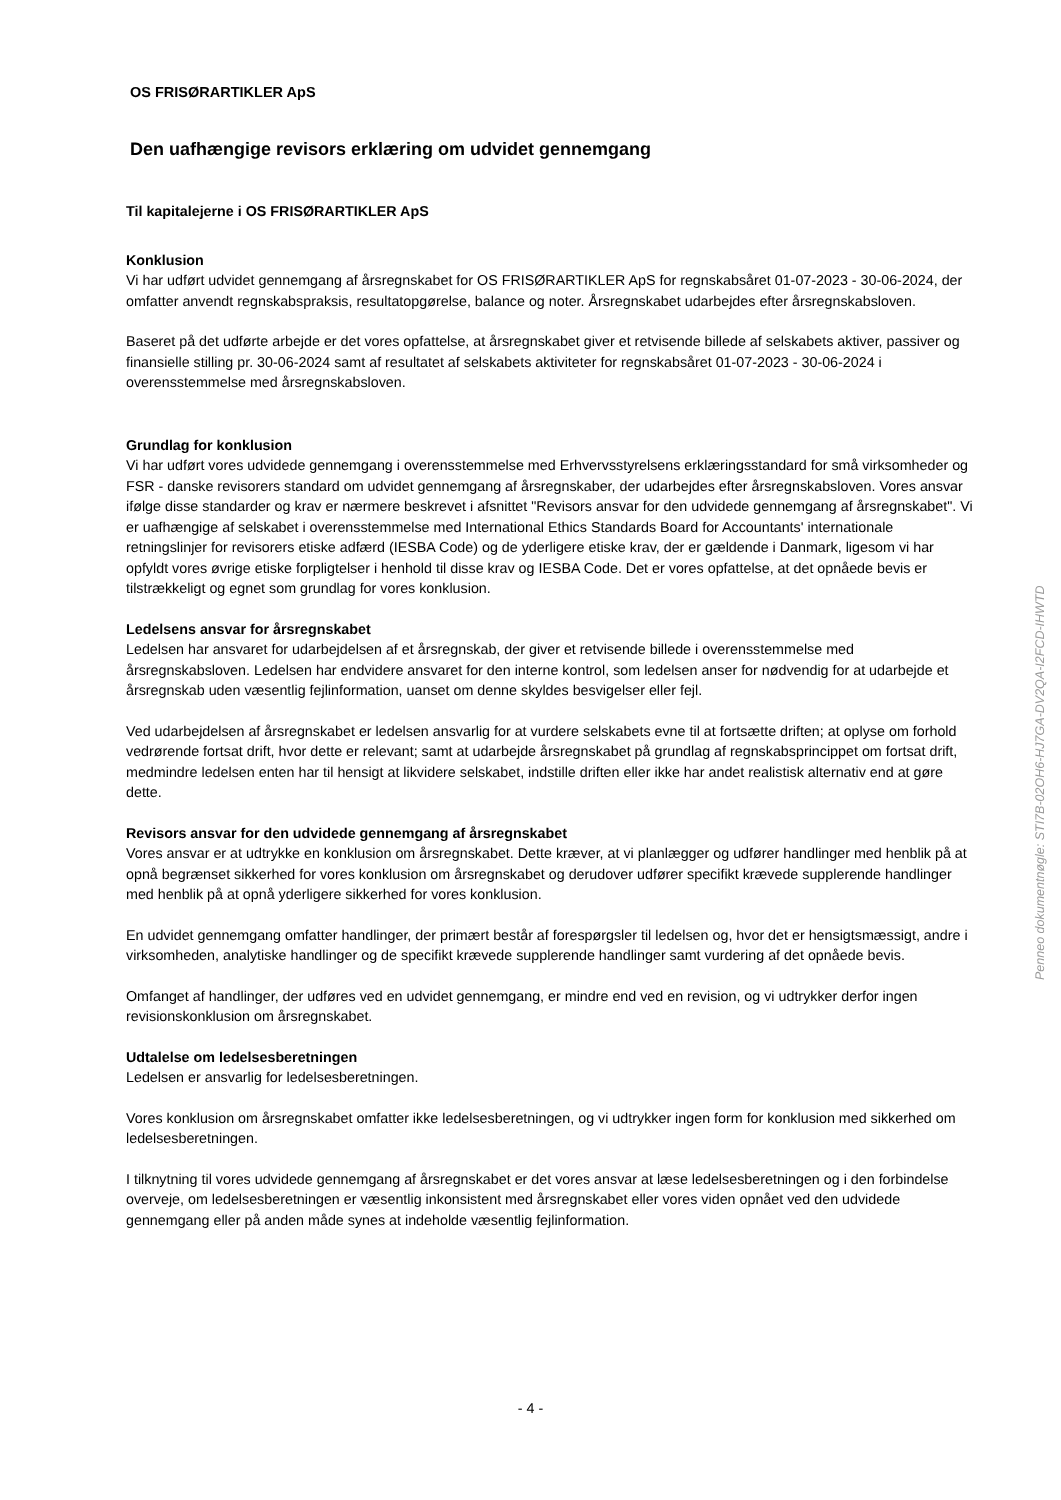OS FRISØRARTIKLER ApS
Den uafhængige revisors erklæring om udvidet gennemgang
Til kapitalejerne i OS FRISØRARTIKLER ApS
Konklusion
Vi har udført udvidet gennemgang af årsregnskabet for OS FRISØRARTIKLER ApS for regnskabsåret 01-07-2023 - 30-06-2024, der omfatter anvendt regnskabspraksis, resultatopgørelse, balance og noter. Årsregnskabet udarbejdes efter årsregnskabsloven.
Baseret på det udførte arbejde er det vores opfattelse, at årsregnskabet giver et retvisende billede af selskabets aktiver, passiver og finansielle stilling pr. 30-06-2024 samt af resultatet af selskabets aktiviteter for regnskabsåret 01-07-2023 - 30-06-2024 i overensstemmelse med årsregnskabsloven.
Grundlag for konklusion
Vi har udført vores udvidede gennemgang i overensstemmelse med Erhvervsstyrelsens erklæringsstandard for små virksomheder og FSR - danske revisorers standard om udvidet gennemgang af årsregnskaber, der udarbejdes efter årsregnskabsloven. Vores ansvar ifølge disse standarder og krav er nærmere beskrevet i afsnittet "Revisors ansvar for den udvidede gennemgang af årsregnskabet". Vi er uafhængige af selskabet i overensstemmelse med International Ethics Standards Board for Accountants' internationale retningslinjer for revisorers etiske adfærd (IESBA Code) og de yderligere etiske krav, der er gældende i Danmark, ligesom vi har opfyldt vores øvrige etiske forpligtelser i henhold til disse krav og IESBA Code. Det er vores opfattelse, at det opnåede bevis er tilstrækkeligt og egnet som grundlag for vores konklusion.
Ledelsens ansvar for årsregnskabet
Ledelsen har ansvaret for udarbejdelsen af et årsregnskab, der giver et retvisende billede i overensstemmelse med årsregnskabsloven. Ledelsen har endvidere ansvaret for den interne kontrol, som ledelsen anser for nødvendig for at udarbejde et årsregnskab uden væsentlig fejlinformation, uanset om denne skyldes besvigelser eller fejl.
Ved udarbejdelsen af årsregnskabet er ledelsen ansvarlig for at vurdere selskabets evne til at fortsætte driften; at oplyse om forhold vedrørende fortsat drift, hvor dette er relevant; samt at udarbejde årsregnskabet på grundlag af regnskabsprincippet om fortsat drift, medmindre ledelsen enten har til hensigt at likvidere selskabet, indstille driften eller ikke har andet realistisk alternativ end at gøre dette.
Revisors ansvar for den udvidede gennemgang af årsregnskabet
Vores ansvar er at udtrykke en konklusion om årsregnskabet. Dette kræver, at vi planlægger og udfører handlinger med henblik på at opnå begrænset sikkerhed for vores konklusion om årsregnskabet og derudover udfører specifikt krævede supplerende handlinger med henblik på at opnå yderligere sikkerhed for vores konklusion.
En udvidet gennemgang omfatter handlinger, der primært består af forespørgsler til ledelsen og, hvor det er hensigtsmæssigt, andre i virksomheden, analytiske handlinger og de specifikt krævede supplerende handlinger samt vurdering af det opnåede bevis.
Omfanget af handlinger, der udføres ved en udvidet gennemgang, er mindre end ved en revision, og vi udtrykker derfor ingen revisionskonklusion om årsregnskabet.
Udtalelse om ledelsesberetningen
Ledelsen er ansvarlig for ledelsesberetningen.
Vores konklusion om årsregnskabet omfatter ikke ledelsesberetningen, og vi udtrykker ingen form for konklusion med sikkerhed om ledelsesberetningen.
I tilknytning til vores udvidede gennemgang af årsregnskabet er det vores ansvar at læse ledelsesberetningen og i den forbindelse overveje, om ledelsesberetningen er væsentlig inkonsistent med årsregnskabet eller vores viden opnået ved den udvidede gennemgang eller på anden måde synes at indeholde væsentlig fejlinformation.
- 4 -
Penneo dokumentnøgle: STI7B-02OH6-HJ7GA-DV2QA-I2FCD-IHWTD